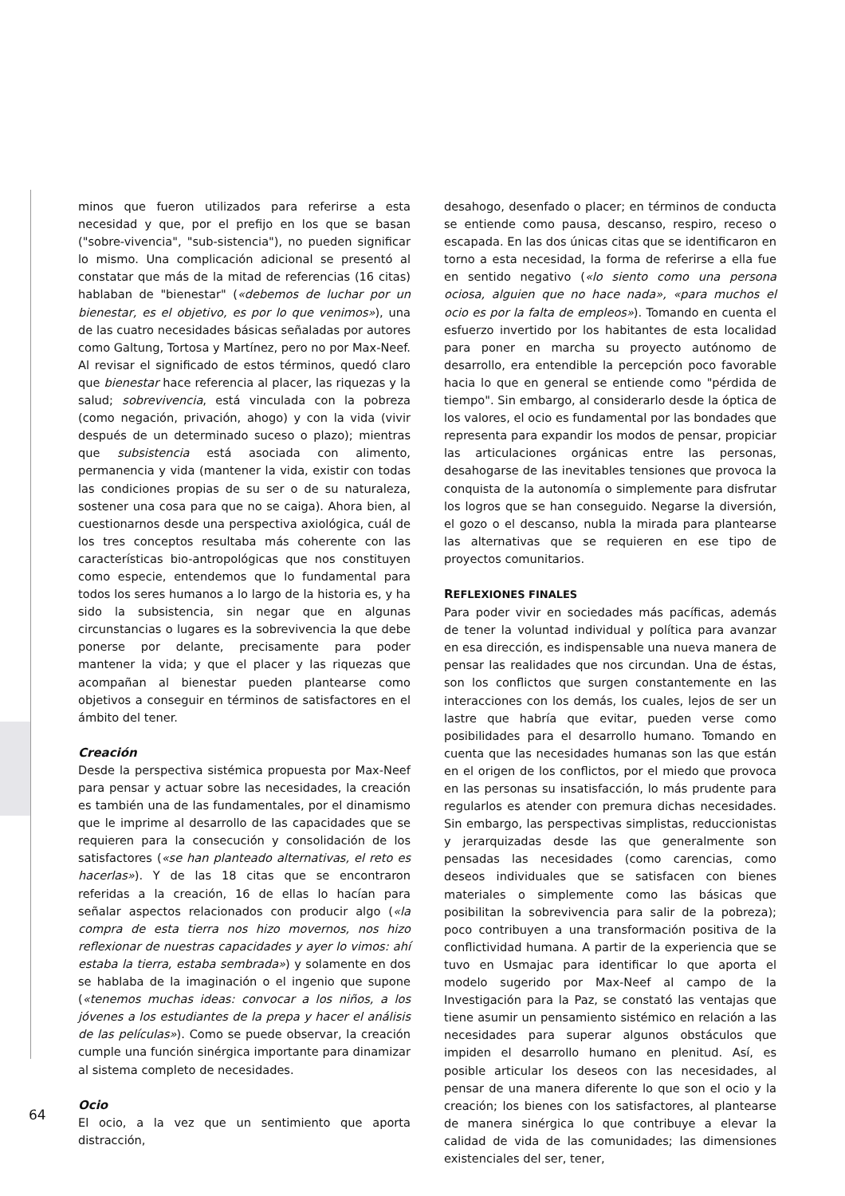minos que fueron utilizados para referirse a esta necesidad y que, por el prefijo en los que se basan ("sobre-vivencia", "sub-sistencia"), no pueden significar lo mismo. Una complicación adicional se presentó al constatar que más de la mitad de referencias (16 citas) hablaban de "bienestar" («debemos de luchar por un bienestar, es el objetivo, es por lo que venimos»), una de las cuatro necesidades básicas señaladas por autores como Galtung, Tortosa y Martínez, pero no por Max-Neef. Al revisar el significado de estos términos, quedó claro que bienestar hace referencia al placer, las riquezas y la salud; sobrevivencia, está vinculada con la pobreza (como negación, privación, ahogo) y con la vida (vivir después de un determinado suceso o plazo); mientras que subsistencia está asociada con alimento, permanencia y vida (mantener la vida, existir con todas las condiciones propias de su ser o de su naturaleza, sostener una cosa para que no se caiga). Ahora bien, al cuestionarnos desde una perspectiva axiológica, cuál de los tres conceptos resultaba más coherente con las características bio-antropológicas que nos constituyen como especie, entendemos que lo fundamental para todos los seres humanos a lo largo de la historia es, y ha sido la subsistencia, sin negar que en algunas circunstancias o lugares es la sobrevivencia la que debe ponerse por delante, precisamente para poder mantener la vida; y que el placer y las riquezas que acompañan al bienestar pueden plantearse como objetivos a conseguir en términos de satisfactores en el ámbito del tener.
Creación
Desde la perspectiva sistémica propuesta por Max-Neef para pensar y actuar sobre las necesidades, la creación es también una de las fundamentales, por el dinamismo que le imprime al desarrollo de las capacidades que se requieren para la consecución y consolidación de los satisfactores («se han planteado alternativas, el reto es hacerlas»). Y de las 18 citas que se encontraron referidas a la creación, 16 de ellas lo hacían para señalar aspectos relacionados con producir algo («la compra de esta tierra nos hizo movernos, nos hizo reflexionar de nuestras capacidades y ayer lo vimos: ahí estaba la tierra, estaba sembrada») y solamente en dos se hablaba de la imaginación o el ingenio que supone («tenemos muchas ideas: convocar a los niños, a los jóvenes a los estudiantes de la prepa y hacer el análisis de las películas»). Como se puede observar, la creación cumple una función sinérgica importante para dinamizar al sistema completo de necesidades.
Ocio
El ocio, a la vez que un sentimiento que aporta distracción,
desahogo, desenfado o placer; en términos de conducta se entiende como pausa, descanso, respiro, receso o escapada. En las dos únicas citas que se identificaron en torno a esta necesidad, la forma de referirse a ella fue en sentido negativo («lo siento como una persona ociosa, alguien que no hace nada», «para muchos el ocio es por la falta de empleos»). Tomando en cuenta el esfuerzo invertido por los habitantes de esta localidad para poner en marcha su proyecto autónomo de desarrollo, era entendible la percepción poco favorable hacia lo que en general se entiende como "pérdida de tiempo". Sin embargo, al considerarlo desde la óptica de los valores, el ocio es fundamental por las bondades que representa para expandir los modos de pensar, propiciar las articulaciones orgánicas entre las personas, desahogarse de las inevitables tensiones que provoca la conquista de la autonomía o simplemente para disfrutar los logros que se han conseguido. Negarse la diversión, el gozo o el descanso, nubla la mirada para plantearse las alternativas que se requieren en ese tipo de proyectos comunitarios.
REFLEXIONES FINALES
Para poder vivir en sociedades más pacíficas, además de tener la voluntad individual y política para avanzar en esa dirección, es indispensable una nueva manera de pensar las realidades que nos circundan. Una de éstas, son los conflictos que surgen constantemente en las interacciones con los demás, los cuales, lejos de ser un lastre que habría que evitar, pueden verse como posibilidades para el desarrollo humano. Tomando en cuenta que las necesidades humanas son las que están en el origen de los conflictos, por el miedo que provoca en las personas su insatisfacción, lo más prudente para regularlos es atender con premura dichas necesidades. Sin embargo, las perspectivas simplistas, reduccionistas y jerarquizadas desde las que generalmente son pensadas las necesidades (como carencias, como deseos individuales que se satisfacen con bienes materiales o simplemente como las básicas que posibilitan la sobrevivencia para salir de la pobreza); poco contribuyen a una transformación positiva de la conflictividad humana. A partir de la experiencia que se tuvo en Usmajac para identificar lo que aporta el modelo sugerido por Max-Neef al campo de la Investigación para la Paz, se constató las ventajas que tiene asumir un pensamiento sistémico en relación a las necesidades para superar algunos obstáculos que impiden el desarrollo humano en plenitud. Así, es posible articular los deseos con las necesidades, al pensar de una manera diferente lo que son el ocio y la creación; los bienes con los satisfactores, al plantearse de manera sinérgica lo que contribuye a elevar la calidad de vida de las comunidades; las dimensiones existenciales del ser, tener,
64